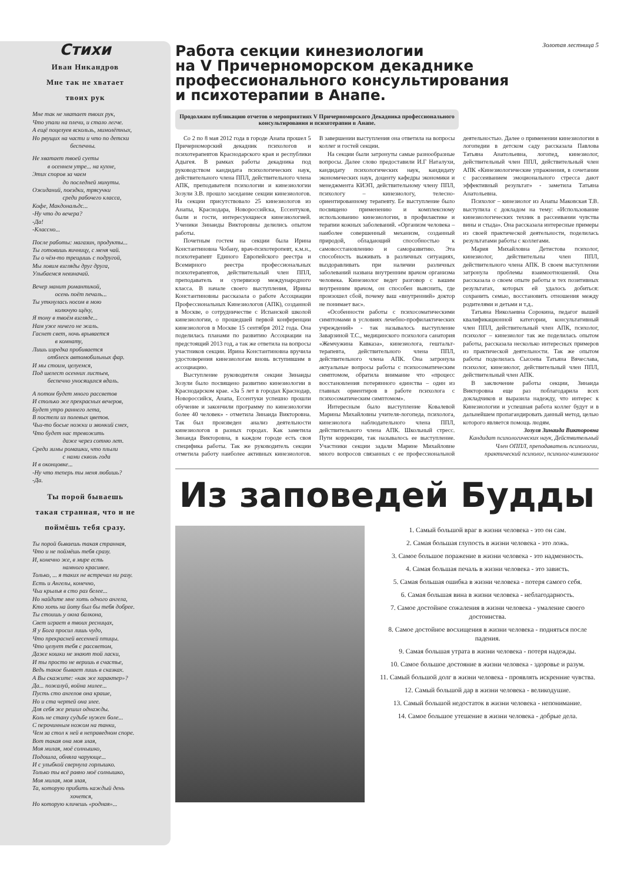Стихи
Иван Никандров
Мне так не хватает
твоих рук
Мне так не хватает твоих рук, Что упали на плечи, и стало легче. А ещё поцелуев вскользь, мимолётных, Но рвущих на части и что по детски беспечны.
Не хватает твоей суеты в осеннем утре... на кухне, Этих споров за чаем до последней минуты. Ожиданий, поездки, трясучки среди рабочего класса, Кофе, Макдональдс... -Ну что до вечера? -Да! -Классно...
После работы: магазин, продукты... Ты готовишь яичницу, с меня чай. Ты о чём-то трещишь с подругой, Мы ловим взгляды друг друга, Улыбаемся невзначай.
Вечер манит романтикой, осень поёт печаль... Ты уткнулась носом в мою колючую щёку, Я тону в твоём взгляде... Нам уже ничего не жаль. Гаснет свет, ночь врывается в комнату, Лишь изредка пробивается отблеск автомобильных фар. И мы стоим, целуемся, Под шелест осенних листьев, беспечно уносящихся вдаль.
А потом будет много рассветов И столько же прекрасных вечеров, Будет утро раннего лета, В постели из полевых цветов. Чьи-то босые ножки и звонкий смех, Что будет нас тревожить даже через сотню лет. Среди зимы ромашки, что плыли с нами сквозь года И в оконцовке... -Ну что теперь ты меня любишь? -Да.
Ты порой бываешь
такая странная, что и не
поймёшь тебя сразу.
Ты порой бываешь такая странная, Что и не поймёшь тебя сразу. И, конечно же, в мире есть намного красивее. Только, ... я таких не встречал ни разу. Есть и Ангелы, конечно, Чьи крылья в сто раз белее... Но найдите мне хоть одного ангела, Кто хоть на йоту был бы тебя добрее. Ты стоишь у окна балкона, Свет играет в твоих ресницах, Я у Бога просил лишь чудо, Что прекрасней весенней птицы. Что целует тебя с рассветом, Даже кошки не знают той ласки, И ты просто не веришь в счастье, Ведь такое бывает лишь в сказках. А Вы скажите: «как же характер»? Да... пожалуй, война милее... Пусть сто ангелов она краше, Но и ста чертей она злее. Для себя же решил однажды. Коль не стану судьбе нужен боле... С перочинным ножом на танки, Чем за стол к ней в неправедном споре. Вот такая она моя злая, Моя милая, моё солнышко, Подошла, обняла чарующе... И с улыбкой свернула горлышко. Только ты всё равно моё солнышко, Моя милая, моя злая, Та, которую прибить каждый день хочется, Но которую кличешь «родная»...
Золотая лестница 5
Работа секции кинезиологии
на V Причерноморском декаднике
профессионального консультирования
и психотерапии в Анапе.
Продолжим публикацию отчетов о мероприятиях V Причерноморского Декадника профессионального консультирования и психотерапии в Анапе.
Со 2 по 8 мая 2012 года в городе Анапа прошел 5 Причерноморский декадник психологов и психотерапевтов Краснодарского края и республики Адыгея. В рамках работы декадника под руководством кандидата психологических наук, действительного члена ППЛ, действительного члена АПК, преподавателя психологии и кинезиологии Зозули З.В. прошло заседание секции кинезиологов. На секции присутствовало 25 кинезиологов из Анапы, Краснодара, Новороссийска, Ессентуков, были и гости, интересующиеся кинезиологией. Ученики Зинаиды Викторовны делились опытом работы.
Почетным гостем на секции была Ирина Константиновна Чобану, врач-психотеропевт, к.м.н., психотерапевт Единого Европейского реестра и Всемирного реестра профессиональных психотерапевтов, действительный член ППЛ, преподаватель и супервизор международного класса. В начале своего выступления, Ирины Константиновны рассказала о работе Ассоциации Профессиональных Кинезиологов (АПК), созданной в Москве, о сотрудничестве с Испанской школой кинезиологии, о прошедшей первой конференции кинезиологов в Москве 15 сентября 2012 года. Она поделилась планами по развитию Ассоциации на предстоящий 2013 год, а так же ответила на вопросы участников секции. Ирина Константиновна вручила удостоверения кинезиологам вновь вступившим в ассоциацию.
Выступление руководителя секции Зинаиды Зозули было посвящено развитию кинезиологии в Краснодарском крае. «За 5 лет в городах Краснодар, Новороссийск, Анапа, Ессентуки успешно прошли обучение и закончили программу по кинезиологии более 40 человек» - отметила Зинаида Викторовна. Так был произведен анализ деятельности кинезиологов в разных городах. Как заметила Зинаида Викторовна, в каждом городе есть своя специфика работы. Так же руководитель секции отметила работу наиболее активных кинезиологов. В завершении выступления она ответила на вопросы коллег и гостей секции.
На секции были затронуты самые разнообразные вопросы. Далее слово предоставили И.Г Наталухи, кандидату психологических наук, кандидату экономических наук, доценту кафедры экономики и менеджмента КИЭП, действительному члену ППЛ, психологу – кинезиологу, телесно-ориентированному терапевту. Ее выступление было посвящено применению и комплексному использованию кинезиологии, в профилактике и терапии кожных заболеваний. «Организм человека – наиболее совершенный механизм, созданный природой, обладающий способностью к самовосстановлению и саморазвитию. Эта способность выживать в различных ситуациях, выздоравливать при наличии различных заболеваний названа внутренним врачом организма человека. Кинезиолог ведет разговор с вашим внутренним врачом, он способен выяснить, где произошел сбой, почему ваш «внутренний» доктор не понимает вас».
«Особенности работы с психосоматическими симптомами в условиях лечебно-профилактических учреждений» - так называлось выступление Заварзиной Т.С., медицинского психолога санатория «Жемчужина Кавказа», кинезиолога, гештальт-терапевта, действительного члена ППЛ, действительного члена АПК. Она затронула актуальные вопросы работы с психосоматическим симптомом, обратила внимание что «процесс восстановления потерянного единства – один из главных ориентиров в работе психолога с психосоматическим симптомом».
Интересным было выступление Ковалевой Марины Михайловны учителя-логопеда, психолога, кинезиолога наблюдательного члена ППЛ, действительного члена АПК. Школьный стресс. Пути коррекции, так называлось ее выступление. Участники секции задали Марине Михайловне много вопросов связанных с ее профессиональной деятельностью. Далее о применении кинезиологии в логопедии в детском саду рассказала Павлова Татьяна Анатольевна, логопед, кинезиолог, действительный член ППЛ, действительный член АПК «Кинезиологические упражнения, в сочетании с рассеиванием эмоционального стресса дают эффективный результат» - заметила Татьяна Анатольевна.
Психолог – кинезиолог из Анапы Маковская Т.В. выступила с докладом на тему: «Использование кинезиологических техник в рассеивании чувства вины и стыда». Она рассказала интересные примеры из своей практической деятельности, поделилась результатами работы с коллегами.
Мария Михайловна Детистова психолог, кинезиолог, действительны член ППЛ, действительного члена АПК. В своем выступлении затронула проблемы взаимоотношений. Она рассказала о своем опыте работы и тех позитивных результатах, которых ей удалось добиться: сохранить семью, восстановить отношения между родителями и детьми и т.д..
Татьяна Николаевна Сорокина, педагог вышей квалификационной категории, консультативный член ППЛ, действительный член АПК, психолог, психолог – кинезиолог так же поделилась опытом работы, рассказала несколько интересных примеров из практической деятельности. Так же опытом работы поделилась Сысоева Татьяна Вячеслава, психолог, кинезиолог, действительный член ППЛ, действительный член АПК.
В заключение работы секции, Зинаида Викторовна еще раз поблагодарила всех докладчиков и выразила надежду, что интерес к Кинезиологии и успешная работа коллег будут и в дальнейшем пропагандировать данный метод, целью которого является помощь людям.
Зозуля Зинаида Викторовна
Кандидат психологических наук, Действительный Член ОППЛ, преподаватель психологии, практический психолог, психолог-кинезиолог
Из заповедей Будды
1. Самый большой враг в жизни человека - это он сам.
2. Самая большая глупость в жизни человека - это ложь.
3. Самое большое поражение в жизни человека - это надменность.
4. Самая большая печаль в жизни человека - это зависть.
5. Самая большая ошибка в жизни человека - потеря самого себя.
6. Самая большая вина в жизни человека - неблагодарность.
7. Самое достойное сожаления в жизни человека - умаление своего достоинства.
8. Самое достойное восхищения в жизни человека - подняться после падения.
9. Самая большая утрата в жизни человека - потеря надежды.
10. Самое большое достояние в жизни человека - здоровье и разум.
11. Самый большой долг в жизни человека - проявлять искренние чувства.
12. Самый большой дар в жизни человека - великодушие.
13. Самый большой недостаток в жизни человека - непонимание.
14. Самое большое утешение в жизни человека - добрые дела.